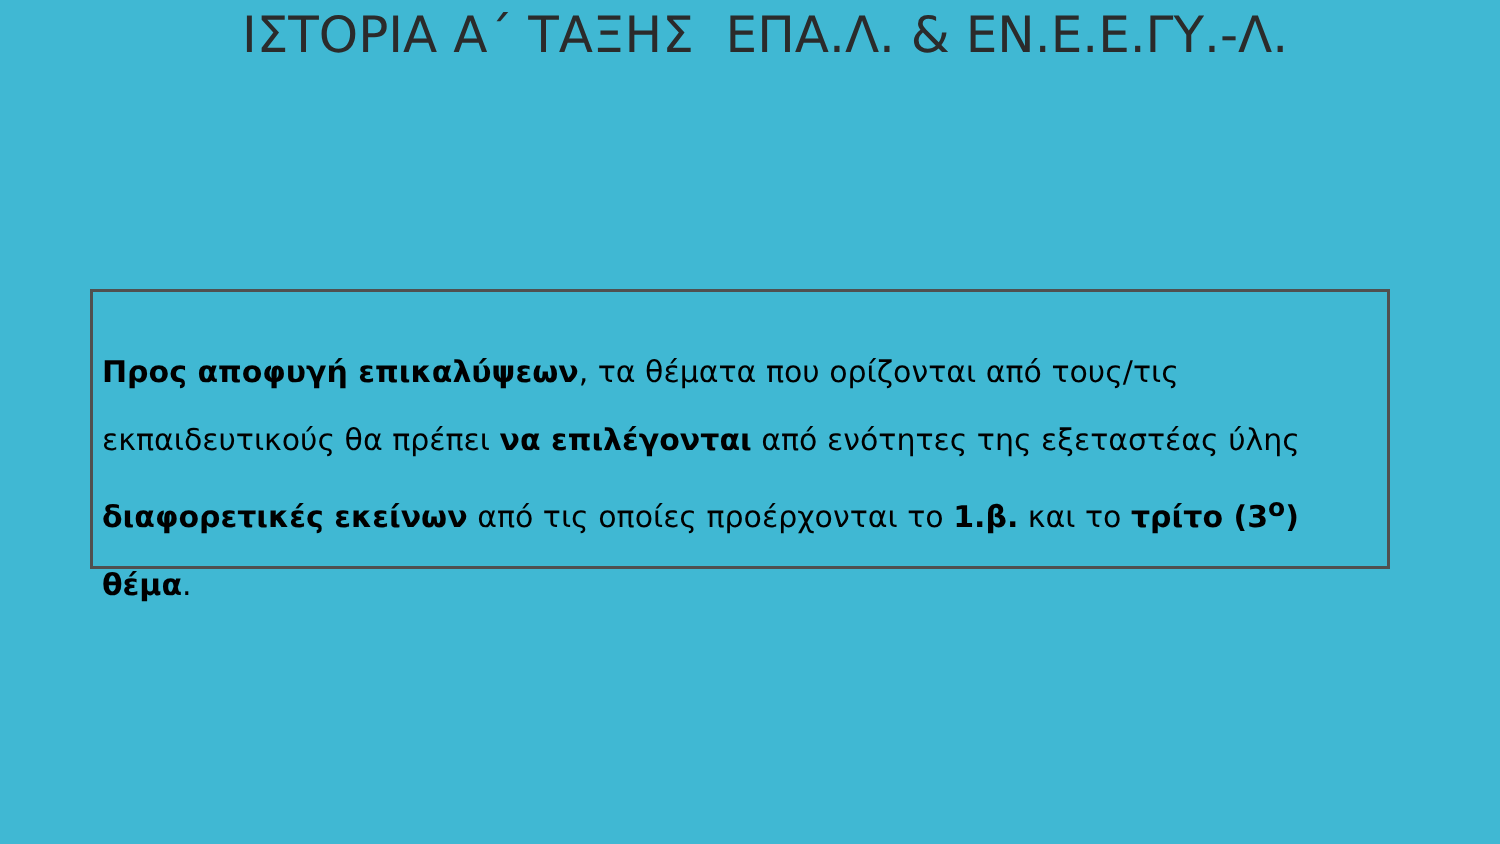ΙΣΤΟΡΙΑ Α΄ ΤΑΞΗΣ ΕΠΑ.Λ. & ΕΝ.Ε.Ε.ΓΥ.-Λ.
Προς αποφυγή επικαλύψεων, τα θέματα που ορίζονται από τους/τις εκπαιδευτικούς θα πρέπει να επιλέγονται από ενότητες της εξεταστέας ύλης διαφορετικές εκείνων από τις οποίες προέρχονται το 1.β. και το τρίτο (3<sup>ο</sup>) θέμα.